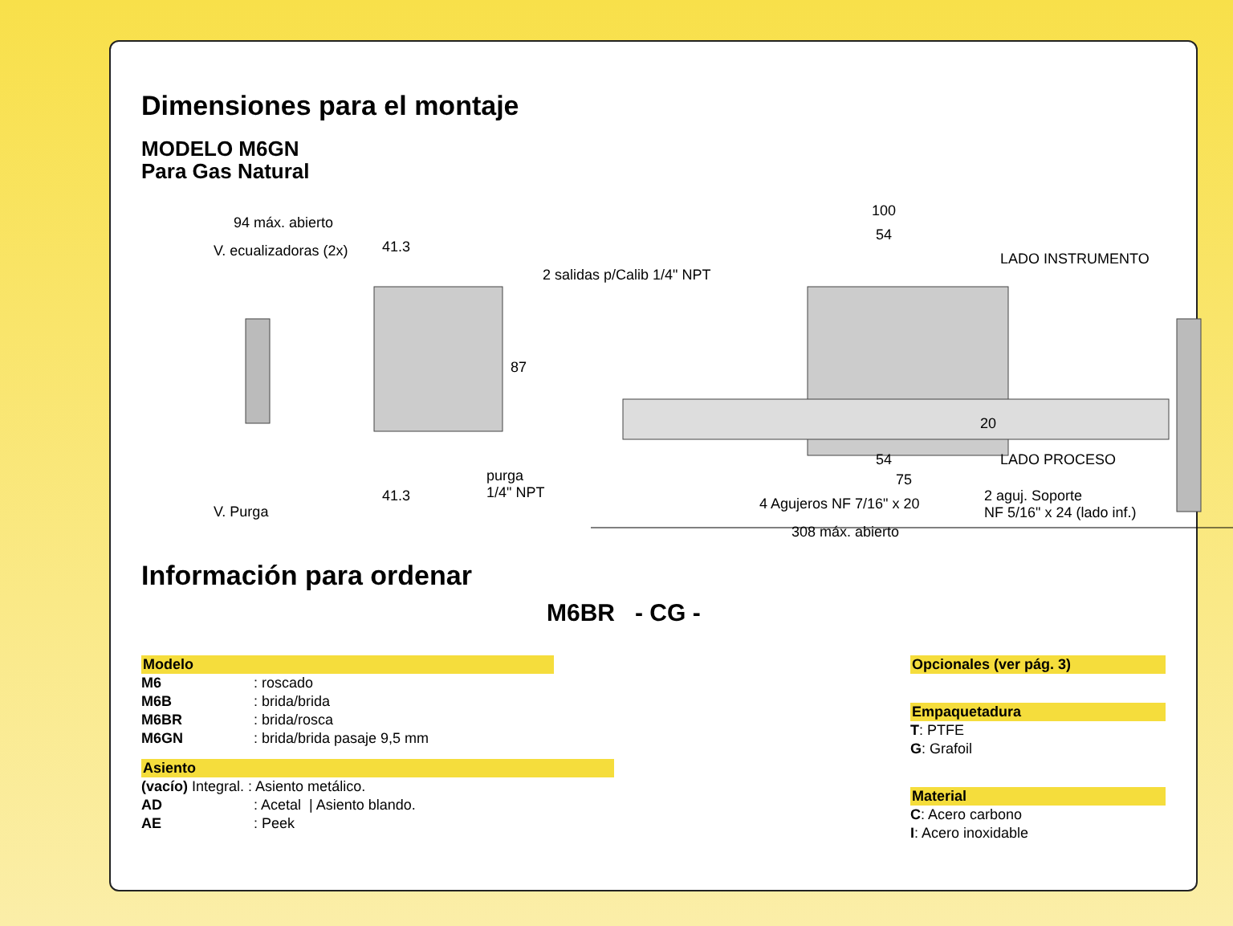Dimensiones para el montaje
MODELO M6GN
Para Gas Natural
94 máx. abierto
41.3 V. ecualizadoras (2x)
2 salidas p/Calib 1/4" NPT
87
100
54
LADO INSTRUMENTO
20
54 LADO PROCESO
75 purga
1/4" NPT 41.3
V. Purga 4 Agujeros NF 7/16" x 20 2 aguj. Soporte
NF 5/16" x 24 (lado inf.)
308 máx. abierto
Información para ordenar
M6BR - CG -
Modelo
M6: roscado
M6B: brida/brida
M6BR: brida/rosca
M6GN: brida/brida pasaje 9,5 mm
Asiento
(vacío) Integral. : Asiento metálico.
AD: Acetal | Asiento blando.
AE: Peek
Opcionales (ver pág. 3)
Empaquetadura
T: PTFE
G: Grafoil
Material
C: Acero carbono
I: Acero inoxidable